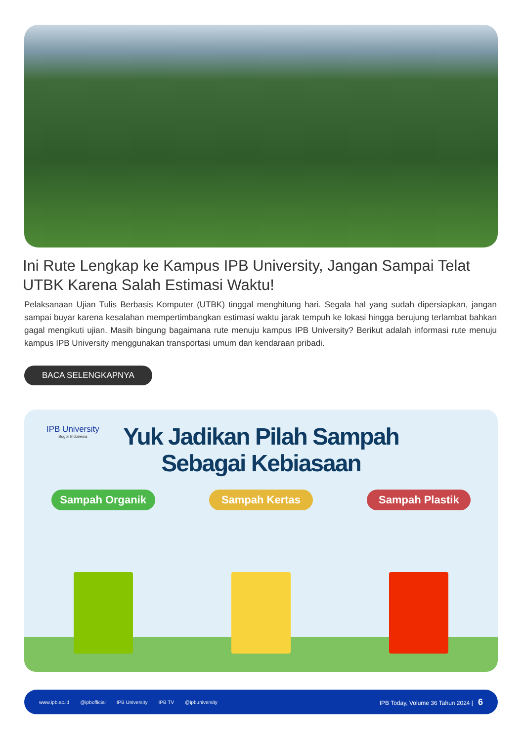Ini Rute Lengkap ke Kampus IPB University, Jangan Sampai Telat UTBK Karena Salah Estimasi Waktu!
Pelaksanaan Ujian Tulis Berbasis Komputer (UTBK) tinggal menghitung hari. Segala hal yang sudah dipersiapkan, jangan sampai buyar karena kesalahan mempertimbangkan estimasi waktu jarak tempuh ke lokasi hingga berujung terlambat bahkan gagal mengikuti ujian. Masih bingung bagaimana rute menuju kampus IPB University? Berikut adalah informasi rute menuju kampus IPB University menggunakan transportasi umum dan kendaraan pribadi.
BACA SELENGKAPNYA
IPB University
Bogor Indonesia
Yuk Jadikan Pilah Sampah
Sebagai Kebiasaan
Sampah Organik Sampah Kertas Sampah Plastik
www.ipb.ac.id @ipbofficial IPB University IPB TV @ipbuniversity IPB Today, Volume 36 Tahun 2024 | 6